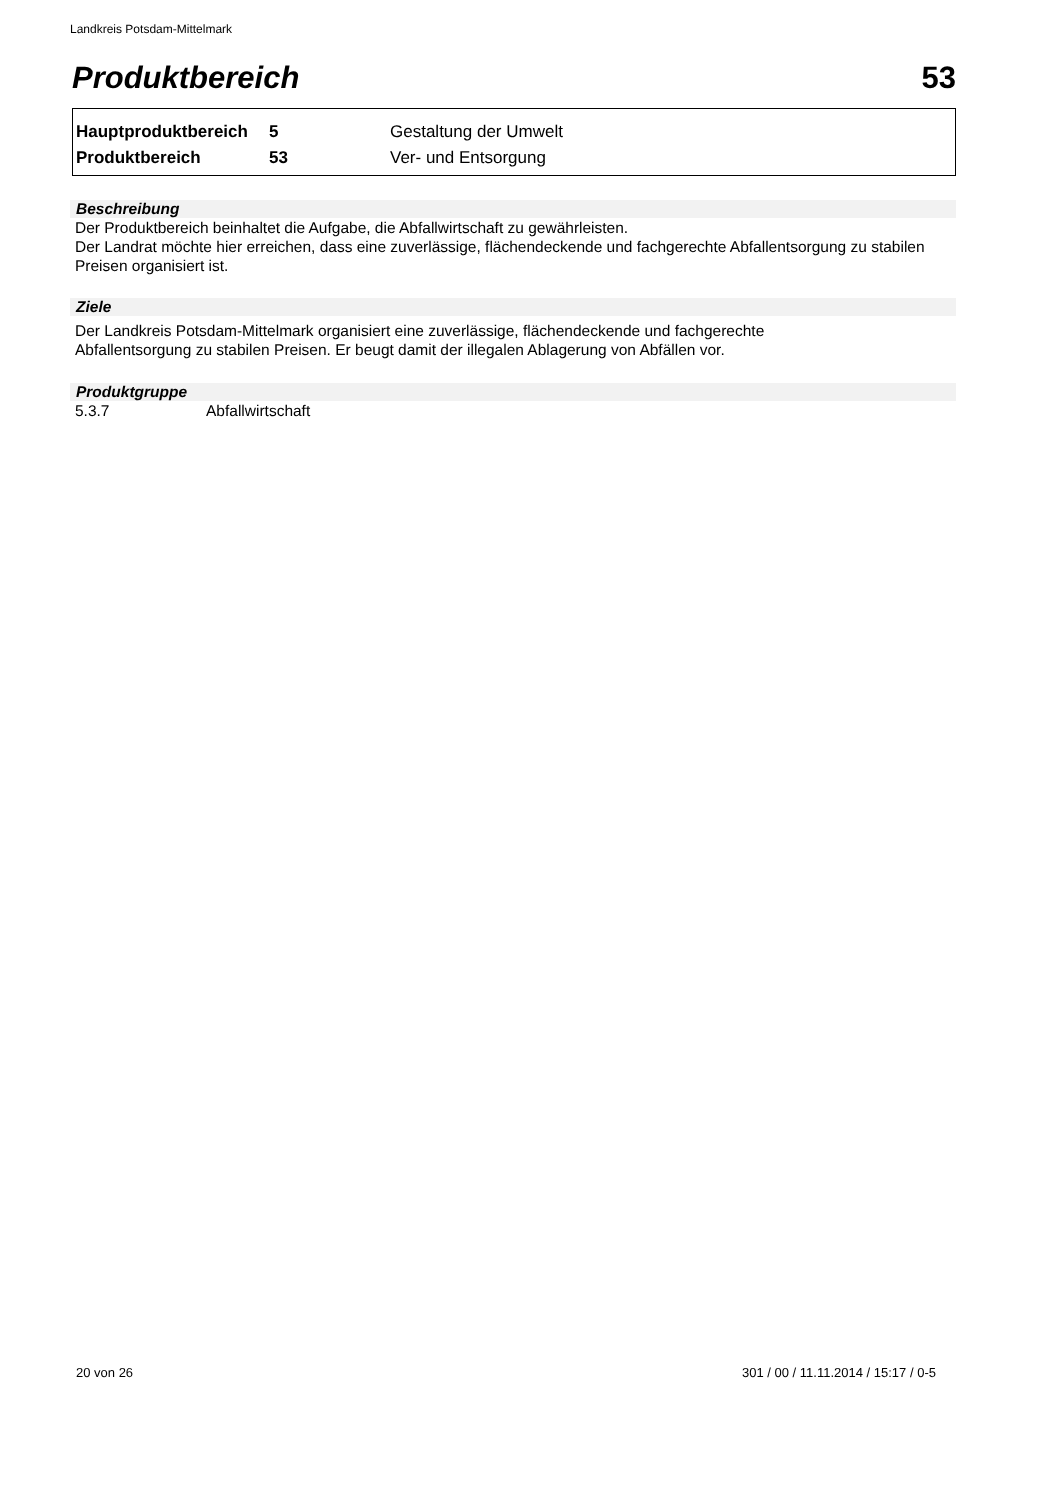Landkreis Potsdam-Mittelmark
Produktbereich 53
| Hauptproduktbereich | 5 | Gestaltung der Umwelt |
| Produktbereich | 53 | Ver- und Entsorgung |
Beschreibung
Der Produktbereich beinhaltet die Aufgabe, die Abfallwirtschaft zu gewährleisten.
Der Landrat möchte hier erreichen, dass eine zuverlässige, flächendeckende und fachgerechte Abfallentsorgung zu stabilen Preisen organisiert ist.
Ziele
Der Landkreis Potsdam-Mittelmark organisiert eine zuverlässige, flächendeckende und fachgerechte
Abfallentsorgung zu stabilen Preisen. Er beugt damit der illegalen Ablagerung von Abfällen vor.
Produktgruppe
5.3.7 Abfallwirtschaft
20 von 26
301 / 00 / 11.11.2014 / 15:17 / 0-5